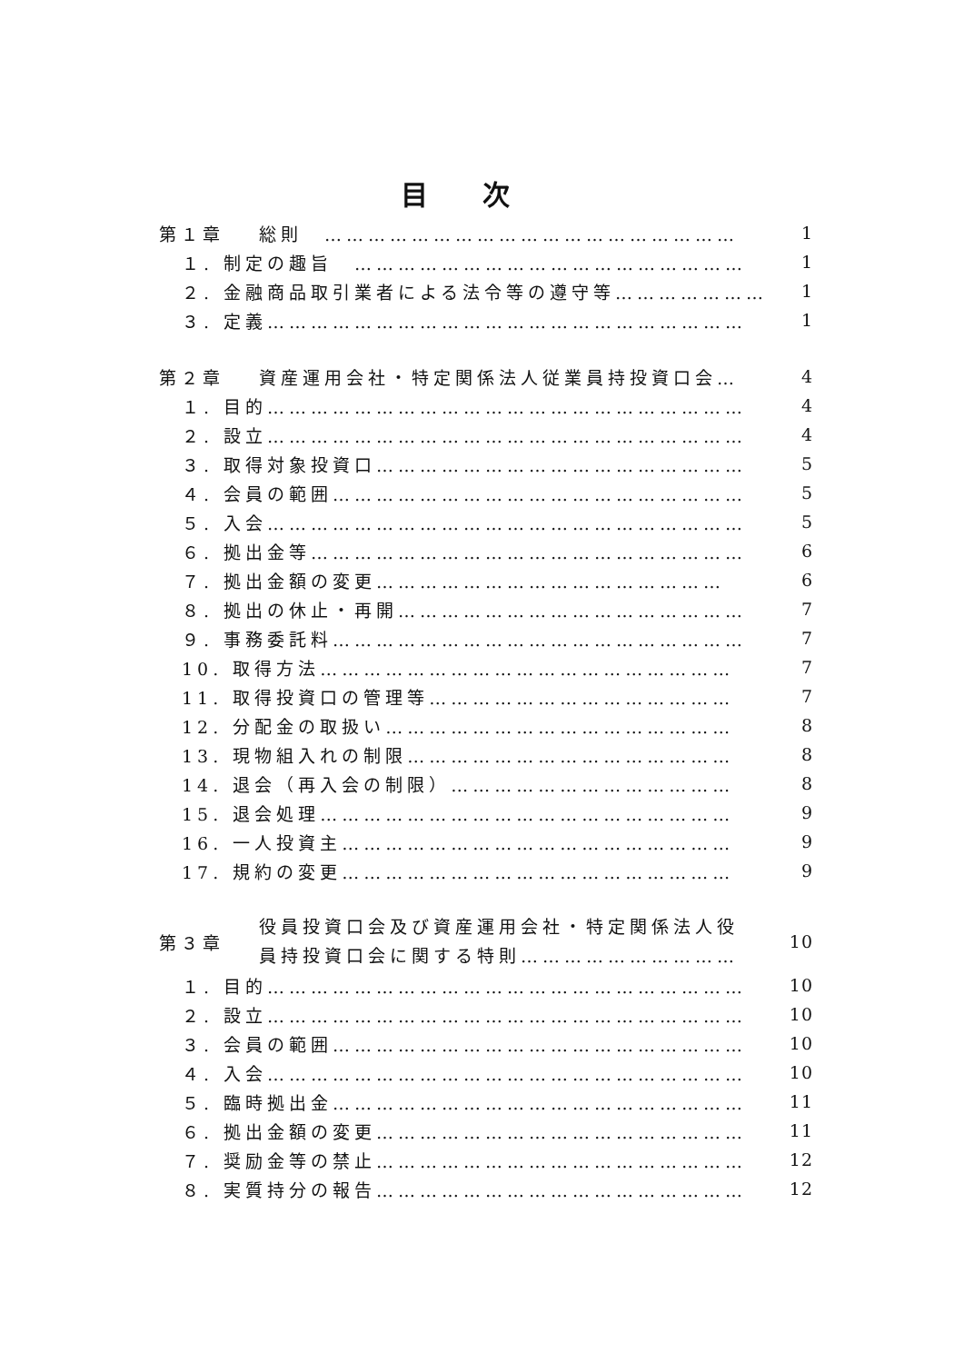目次
| 第１章 | 総則 ………………………………………………… | 1 |
| １. 制定の趣旨 ……………………………………………… | | 1 |
| ２. 金融商品取引業者による法令等の遵守等………………… | | 1 |
| ３. 定義………………………………………………………… | | 1 |
| 第２章 | 資産運用会社・特定関係法人従業員持投資口会… | 4 |
| １. 目的………………………………………………………… | | 4 |
| ２. 設立………………………………………………………… | | 4 |
| ３. 取得対象投資口…………………………………………… | | 5 |
| ４. 会員の範囲………………………………………………… | | 5 |
| ５. 入会………………………………………………………… | | 5 |
| ６. 拠出金等…………………………………………………… | | 6 |
| ７. 拠出金額の変更………………………………………… | | 6 |
| ８. 拠出の休止・再開………………………………………… | | 7 |
| ９. 事務委託料………………………………………………… | | 7 |
| 10. 取得方法………………………………………………… | | 7 |
| 11. 取得投資口の管理等…………………………………… | | 7 |
| 12. 分配金の取扱い………………………………………… | | 8 |
| 13. 現物組入れの制限……………………………………… | | 8 |
| 14. 退会（再入会の制限）………………………………… | | 8 |
| 15. 退会処理………………………………………………… | | 9 |
| 16. 一人投資主……………………………………………… | | 9 |
| 17. 規約の変更……………………………………………… | | 9 |
| 第３章 | 役員投資口会及び資産運用会社・特定関係法人役 員持投資口会に関する特則………………………… | 10 |
| １. 目的………………………………………………………… | | 10 |
| ２. 設立………………………………………………………… | | 10 |
| ３. 会員の範囲………………………………………………… | | 10 |
| ４. 入会………………………………………………………… | | 10 |
| ５. 臨時拠出金………………………………………………… | | 11 |
| ６. 拠出金額の変更…………………………………………… | | 11 |
| ７. 奨励金等の禁止…………………………………………… | | 12 |
| ８. 実質持分の報告…………………………………………… | | 12 |